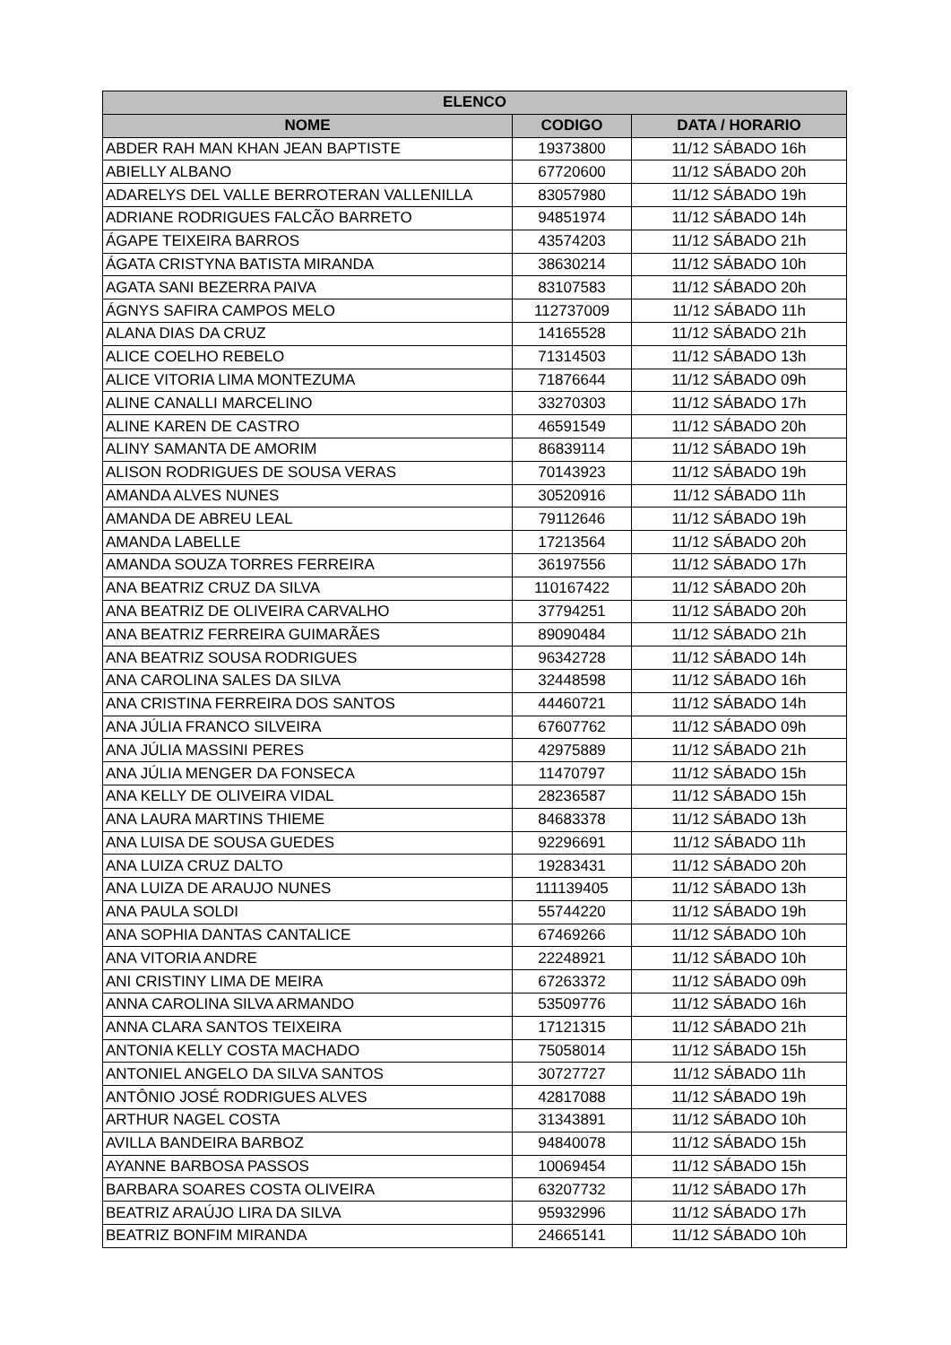| ELENCO | | |
| --- | --- | --- |
| NOME | CODIGO | DATA / HORARIO |
| ABDER RAH MAN KHAN JEAN BAPTISTE | 19373800 | 11/12 SÁBADO 16h |
| ABIELLY ALBANO | 67720600 | 11/12 SÁBADO 20h |
| ADARELYS DEL VALLE BERROTERAN VALLENILLA | 83057980 | 11/12 SÁBADO 19h |
| ADRIANE RODRIGUES FALCÃO BARRETO | 94851974 | 11/12 SÁBADO 14h |
| ÁGAPE TEIXEIRA BARROS | 43574203 | 11/12 SÁBADO 21h |
| ÁGATA CRISTYNA BATISTA MIRANDA | 38630214 | 11/12 SÁBADO 10h |
| AGATA SANI BEZERRA PAIVA | 83107583 | 11/12 SÁBADO 20h |
| ÁGNYS SAFIRA CAMPOS MELO | 112737009 | 11/12 SÁBADO 11h |
| ALANA DIAS DA CRUZ | 14165528 | 11/12 SÁBADO 21h |
| ALICE COELHO REBELO | 71314503 | 11/12 SÁBADO 13h |
| ALICE VITORIA LIMA MONTEZUMA | 71876644 | 11/12 SÁBADO 09h |
| ALINE CANALLI MARCELINO | 33270303 | 11/12 SÁBADO 17h |
| ALINE KAREN DE CASTRO | 46591549 | 11/12 SÁBADO 20h |
| ALINY SAMANTA DE AMORIM | 86839114 | 11/12 SÁBADO 19h |
| ALISON RODRIGUES DE SOUSA VERAS | 70143923 | 11/12 SÁBADO 19h |
| AMANDA ALVES NUNES | 30520916 | 11/12 SÁBADO 11h |
| AMANDA DE ABREU LEAL | 79112646 | 11/12 SÁBADO 19h |
| AMANDA LABELLE | 17213564 | 11/12 SÁBADO 20h |
| AMANDA SOUZA TORRES FERREIRA | 36197556 | 11/12 SÁBADO 17h |
| ANA BEATRIZ CRUZ DA SILVA | 110167422 | 11/12 SÁBADO 20h |
| ANA BEATRIZ DE OLIVEIRA CARVALHO | 37794251 | 11/12 SÁBADO 20h |
| ANA BEATRIZ FERREIRA GUIMARÃES | 89090484 | 11/12 SÁBADO 21h |
| ANA BEATRIZ SOUSA RODRIGUES | 96342728 | 11/12 SÁBADO 14h |
| ANA CAROLINA SALES DA SILVA | 32448598 | 11/12 SÁBADO 16h |
| ANA CRISTINA FERREIRA DOS SANTOS | 44460721 | 11/12 SÁBADO 14h |
| ANA JÚLIA FRANCO SILVEIRA | 67607762 | 11/12 SÁBADO 09h |
| ANA JÚLIA MASSINI PERES | 42975889 | 11/12 SÁBADO 21h |
| ANA JÚLIA MENGER DA FONSECA | 11470797 | 11/12 SÁBADO 15h |
| ANA KELLY DE OLIVEIRA VIDAL | 28236587 | 11/12 SÁBADO 15h |
| ANA LAURA MARTINS THIEME | 84683378 | 11/12 SÁBADO 13h |
| ANA LUISA DE SOUSA GUEDES | 92296691 | 11/12 SÁBADO 11h |
| ANA LUIZA CRUZ DALTO | 19283431 | 11/12 SÁBADO 20h |
| ANA LUIZA DE ARAUJO NUNES | 111139405 | 11/12 SÁBADO 13h |
| ANA PAULA SOLDI | 55744220 | 11/12 SÁBADO 19h |
| ANA SOPHIA DANTAS CANTALICE | 67469266 | 11/12 SÁBADO 10h |
| ANA VITORIA ANDRE | 22248921 | 11/12 SÁBADO 10h |
| ANI CRISTINY LIMA DE MEIRA | 67263372 | 11/12 SÁBADO 09h |
| ANNA CAROLINA SILVA ARMANDO | 53509776 | 11/12 SÁBADO 16h |
| ANNA CLARA SANTOS TEIXEIRA | 17121315 | 11/12 SÁBADO 21h |
| ANTONIA KELLY COSTA MACHADO | 75058014 | 11/12 SÁBADO 15h |
| ANTONIEL ANGELO DA SILVA SANTOS | 30727727 | 11/12 SÁBADO 11h |
| ANTÔNIO JOSÉ RODRIGUES ALVES | 42817088 | 11/12 SÁBADO 19h |
| ARTHUR NAGEL COSTA | 31343891 | 11/12 SÁBADO 10h |
| AVILLA BANDEIRA BARBOZ | 94840078 | 11/12 SÁBADO 15h |
| AYANNE BARBOSA PASSOS | 10069454 | 11/12 SÁBADO 15h |
| BARBARA SOARES COSTA OLIVEIRA | 63207732 | 11/12 SÁBADO 17h |
| BEATRIZ ARAÚJO LIRA DA SILVA | 95932996 | 11/12 SÁBADO 17h |
| BEATRIZ BONFIM MIRANDA | 24665141 | 11/12 SÁBADO 10h |